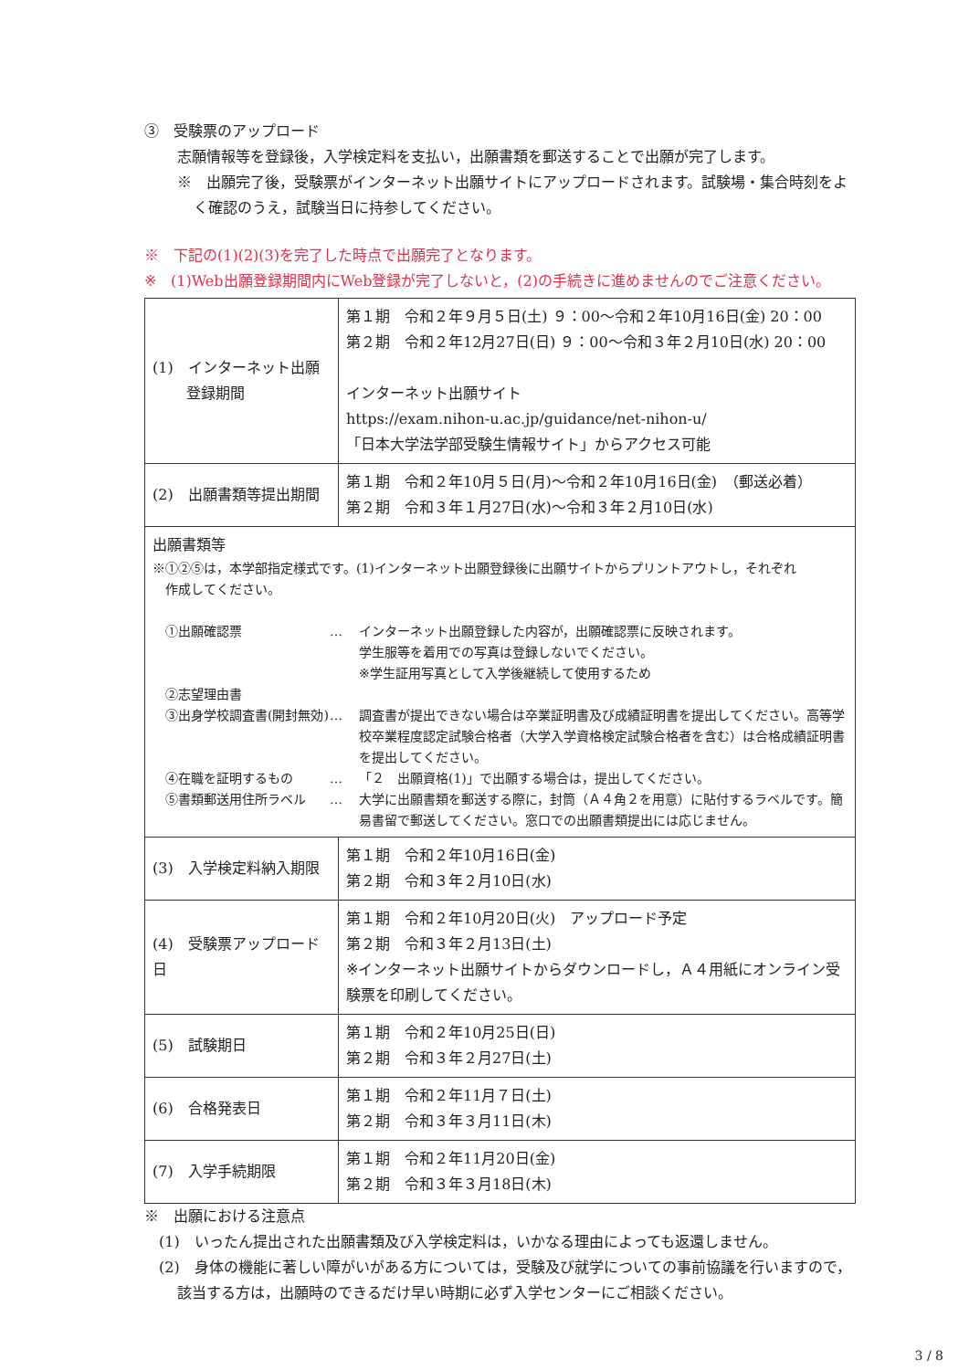③　受験票のアップロード
志願情報等を登録後，入学検定料を支払い，出願書類を郵送することで出願が完了します。
※　出願完了後，受験票がインターネット出願サイトにアップロードされます。試験場・集合時刻をよく確認のうえ，試験当日に持参してください。
※　下記の(1)(2)(3)を完了した時点で出願完了となります。
※　(1)Web出願登録期間内にWeb登録が完了しないと，(2)の手続きに進めませんのでご注意ください。
| (1) インターネット出願 登録期間 | 第１期 令和２年９月５日(土) ９：00～令和２年10月16日(金) 20：00 第２期 令和２年12月27日(日) ９：00～令和３年２月10日(水) 20：00 インターネット出願サイト https://exam.nihon-u.ac.jp/guidance/net-nihon-u/ 「日本大学法学部受験生情報サイト」からアクセス可能 |
| (2) 出願書類等提出期間 | 第１期 令和２年10月５日(月)～令和２年10月16日(金) （郵送必着） 第２期 令和３年１月27日(水)～令和３年２月10日(水) |
| 出願書類等 ※①②⑤は，本学部指定様式です。(1)インターネット出願登録後に出願サイトからプリントアウトし，それぞれ 作成してください。 ①出願確認票 … インターネット出願登録した内容が，出願確認票に反映されます。 学生服等を着用での写真は登録しないでください。 ※学生証用写真として入学後継続して使用するため ②志望理由書 ③出身学校調査書(開封無効) … 調査書が提出できない場合は卒業証明書及び成績証明書を提出してください。高等学校卒業程度認定試験合格者（大学入学資格検定試験合格者を含む）は合格成績証明書を提出してください。 ④在職を証明するもの … 「２ 出願資格(1)」で出願する場合は，提出してください。 ⑤書類郵送用住所ラベル … 大学に出願書類を郵送する際に，封筒（Ａ４角２を用意）に貼付するラベルです。簡易書留で郵送してください。窓口での出願書類提出には応じません。 | |
| (3) 入学検定料納入期限 | 第１期 令和２年10月16日(金) 第２期 令和３年２月10日(水) |
| (4) 受験票アップロード日 | 第１期 令和２年10月20日(火) アップロード予定 第２期 令和３年２月13日(土) ※インターネット出願サイトからダウンロードし，Ａ４用紙にオンライン受験票を印刷してください。 |
| (5) 試験期日 | 第１期 令和２年10月25日(日) 第２期 令和３年２月27日(土) |
| (6) 合格発表日 | 第１期 令和２年11月７日(土) 第２期 令和３年３月11日(木) |
| (7) 入学手続期限 | 第１期 令和２年11月20日(金) 第２期 令和３年３月18日(木) |
※　出願における注意点
(1)　いったん提出された出願書類及び入学検定料は，いかなる理由によっても返還しません。
(2)　身体の機能に著しい障がいがある方については，受験及び就学についての事前協議を行いますので，該当する方は，出願時のできるだけ早い時期に必ず入学センターにご相談ください。
3 / 8